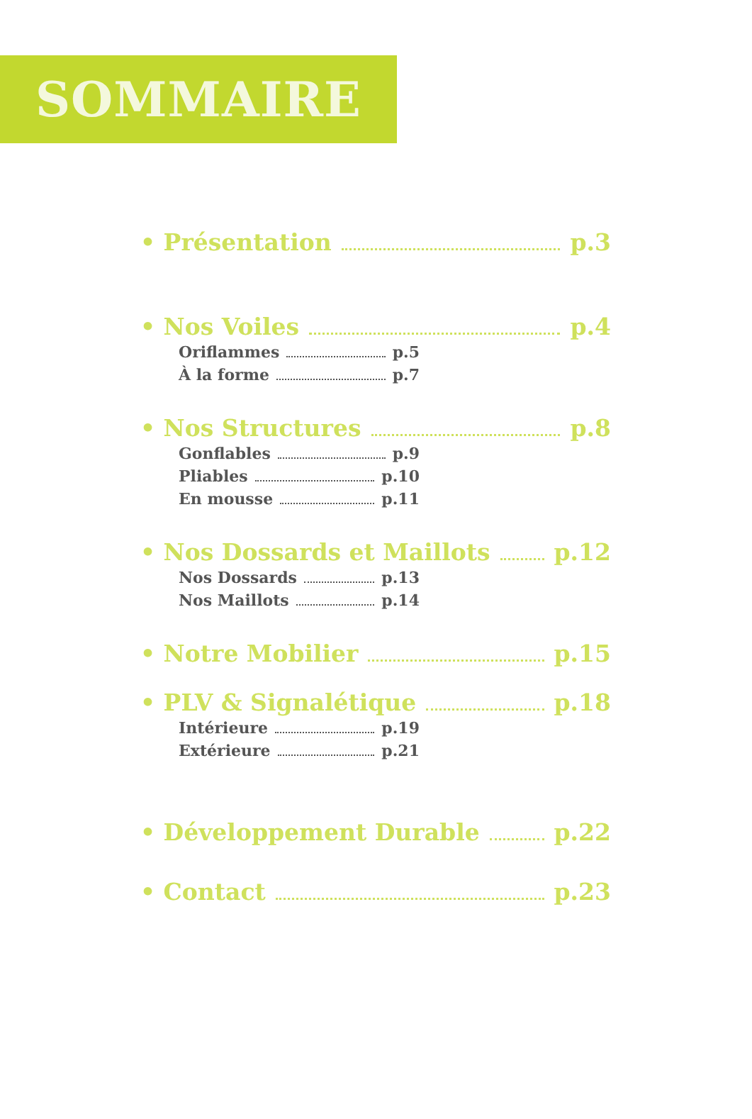SOMMAIRE
• Présentation p.3
• Nos Voiles p.4
Oriflammes p.5
À la forme p.7
• Nos Structures p.8
Gonflables p.9
Pliables p.10
En mousse p.11
• Nos Dossards et Maillots p.12
Nos Dossards p.13
Nos Maillots p.14
• Notre Mobilier p.15
• PLV & Signalétique p.18
Intérieure p.19
Extérieure p.21
• Développement Durable p.22
• Contact p.23